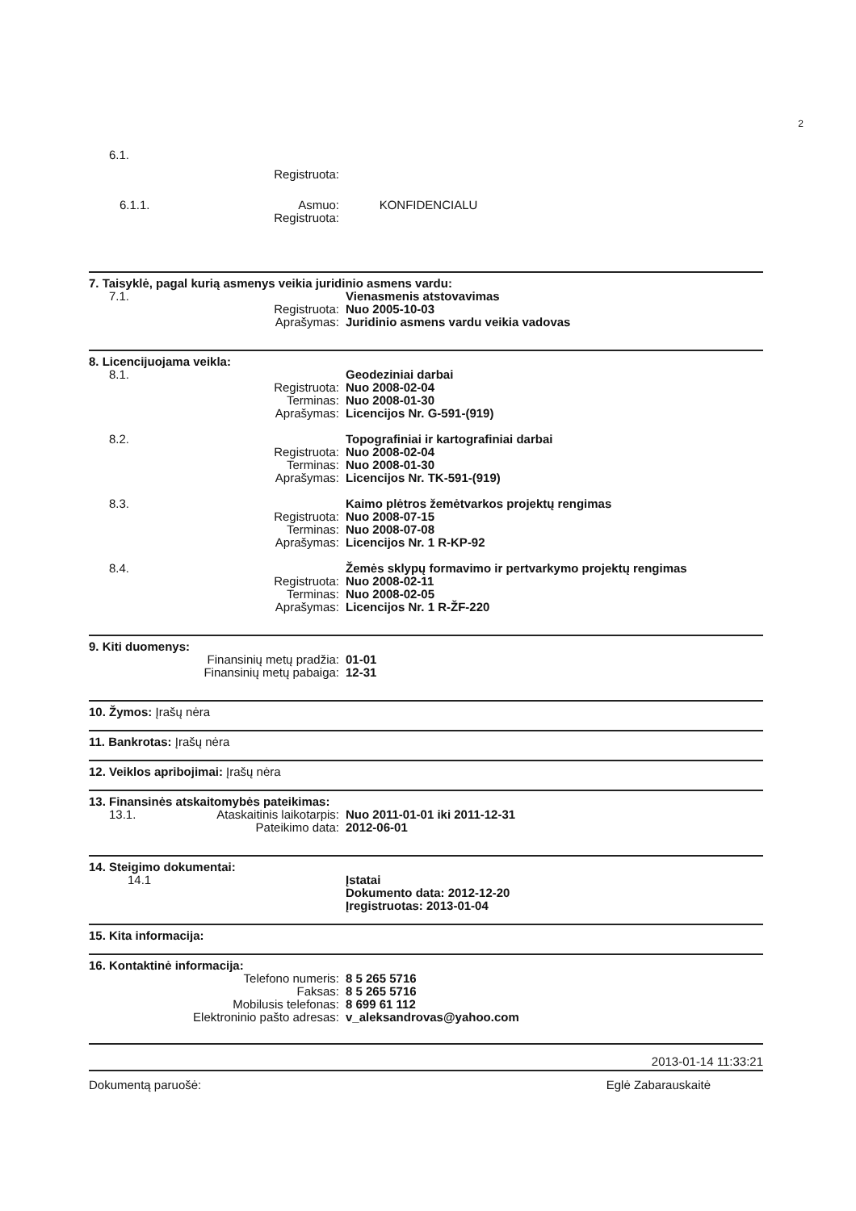2
6.1.
Registruota:
6.1.1. Asmuo: KONFIDENCIALU
Registruota:
7. Taisyklė, pagal kurią asmenys veikia juridinio asmens vardu:
7.1. Vienasmenis atstovavimas
Registruota: Nuo 2005-10-03
Aprašymas: Juridinio asmens vardu veikia vadovas
8. Licencijuojama veikla:
8.1. Geodeziniai darbai
Registruota: Nuo 2008-02-04
Terminas: Nuo 2008-01-30
Aprašymas: Licencijos Nr. G-591-(919)
8.2. Topografiniai ir kartografiniai darbai
Registruota: Nuo 2008-02-04
Terminas: Nuo 2008-01-30
Aprašymas: Licencijos Nr. TK-591-(919)
8.3. Kaimo plėtros žemėtvarkos projektų rengimas
Registruota: Nuo 2008-07-15
Terminas: Nuo 2008-07-08
Aprašymas: Licencijos Nr. 1 R-KP-92
8.4. Žemės sklypų formavimo ir pertvarkymo projektų rengimas
Registruota: Nuo 2008-02-11
Terminas: Nuo 2008-02-05
Aprašymas: Licencijos Nr. 1 R-ŽF-220
9. Kiti duomenys:
Finansinių metų pradžia: 01-01
Finansinių metų pabaiga: 12-31
10. Žymos: Įrašų nėra
11. Bankrotas: Įrašų nėra
12. Veiklos apribojimai: Įrašų nėra
13. Finansinės atskaitomybės pateikimas:
13.1. Ataskaitinis laikotarpis: Nuo 2011-01-01 iki 2011-12-31
Pateikimo data: 2012-06-01
14. Steigimo dokumentai:
14.1 Įstatai
Dokumento data: 2012-12-20
Įregistruotas: 2013-01-04
15. Kita informacija:
16. Kontaktinė informacija:
Telefono numeris: 8 5 265 5716
Faksas: 8 5 265 5716
Mobilusis telefonas: 8 699 61 112
Elektroninio pašto adresas:
v_aleksandrovas@yahoo.com
2013-01-14 11:33:21
Dokumentą paruošė: Eglė Zabarauskaitė